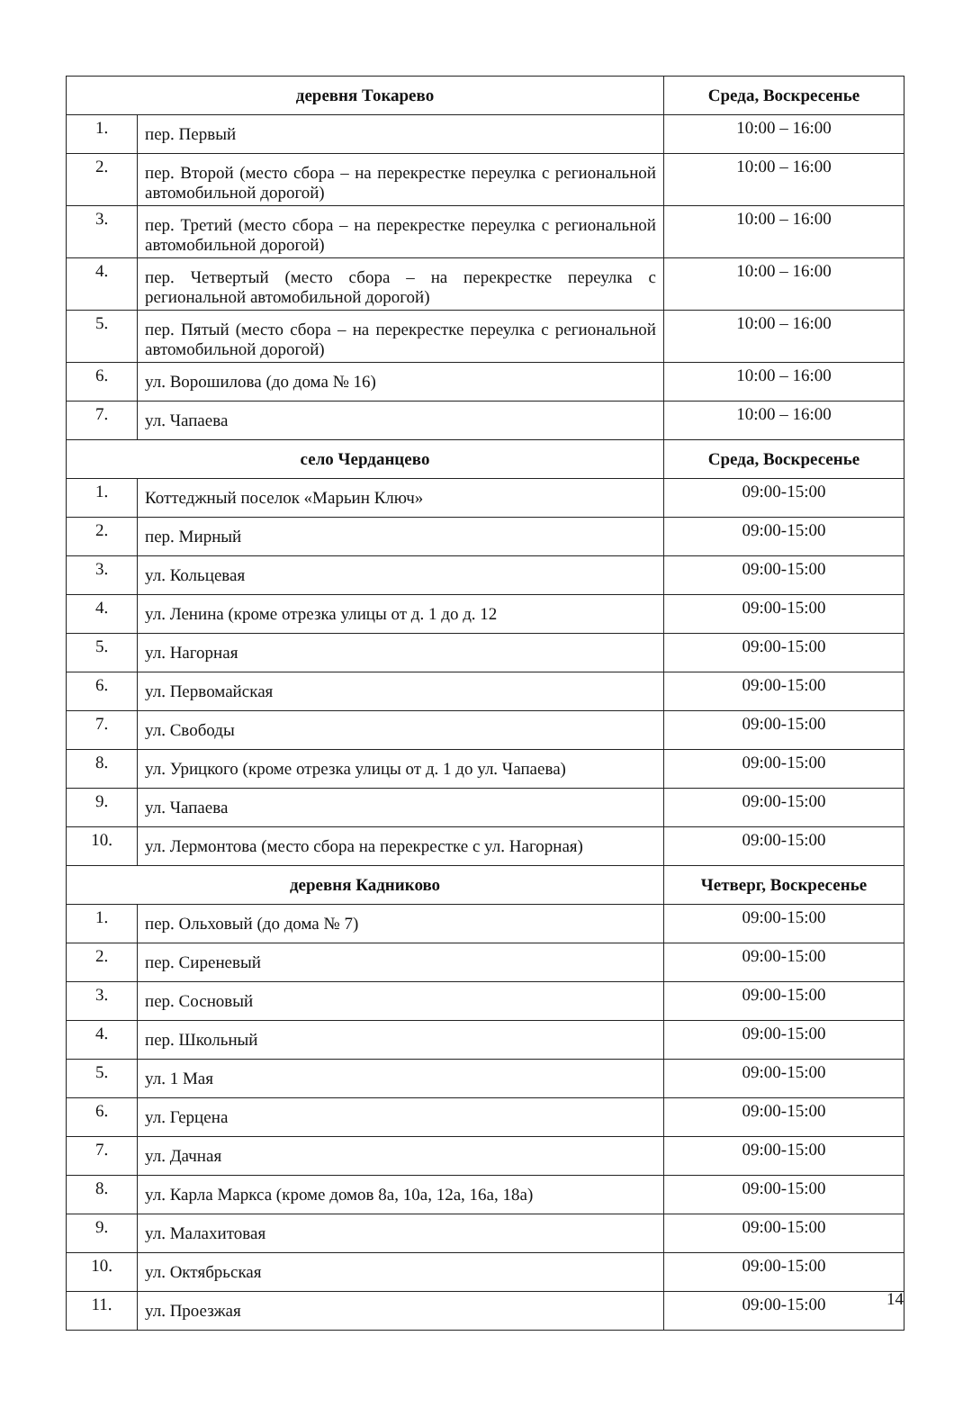| деревня Токарево | | Среда, Воскресенье |
| --- | --- | --- |
| 1. | пер. Первый | 10:00 – 16:00 |
| 2. | пер. Второй (место сбора – на перекрестке переулка с региональной автомобильной дорогой) | 10:00 – 16:00 |
| 3. | пер. Третий (место сбора – на перекрестке переулка с региональной автомобильной дорогой) | 10:00 – 16:00 |
| 4. | пер. Четвертый (место сбора – на перекрестке переулка с региональной автомобильной дорогой) | 10:00 – 16:00 |
| 5. | пер. Пятый (место сбора – на перекрестке переулка с региональной автомобильной дорогой) | 10:00 – 16:00 |
| 6. | ул. Ворошилова (до дома № 16) | 10:00 – 16:00 |
| 7. | ул. Чапаева | 10:00 – 16:00 |
| село Черданцево | | Среда, Воскресенье |
| 1. | Коттеджный поселок «Марьин Ключ» | 09:00-15:00 |
| 2. | пер. Мирный | 09:00-15:00 |
| 3. | ул. Кольцевая | 09:00-15:00 |
| 4. | ул. Ленина (кроме отрезка улицы от д. 1 до д. 12 | 09:00-15:00 |
| 5. | ул. Нагорная | 09:00-15:00 |
| 6. | ул. Первомайская | 09:00-15:00 |
| 7. | ул. Свободы | 09:00-15:00 |
| 8. | ул. Урицкого (кроме отрезка улицы от д. 1 до ул. Чапаева) | 09:00-15:00 |
| 9. | ул. Чапаева | 09:00-15:00 |
| 10. | ул. Лермонтова (место сбора на перекрестке с ул. Нагорная) | 09:00-15:00 |
| деревня Кадниково | | Четверг, Воскресенье |
| 1. | пер. Ольховый (до дома № 7) | 09:00-15:00 |
| 2. | пер. Сиреневый | 09:00-15:00 |
| 3. | пер. Сосновый | 09:00-15:00 |
| 4. | пер. Школьный | 09:00-15:00 |
| 5. | ул. 1 Мая | 09:00-15:00 |
| 6. | ул. Герцена | 09:00-15:00 |
| 7. | ул. Дачная | 09:00-15:00 |
| 8. | ул. Карла Маркса (кроме домов 8а, 10а, 12а, 16а, 18а) | 09:00-15:00 |
| 9. | ул. Малахитовая | 09:00-15:00 |
| 10. | ул. Октябрьская | 09:00-15:00 |
| 11. | ул. Проезжая | 09:00-15:00 |
14